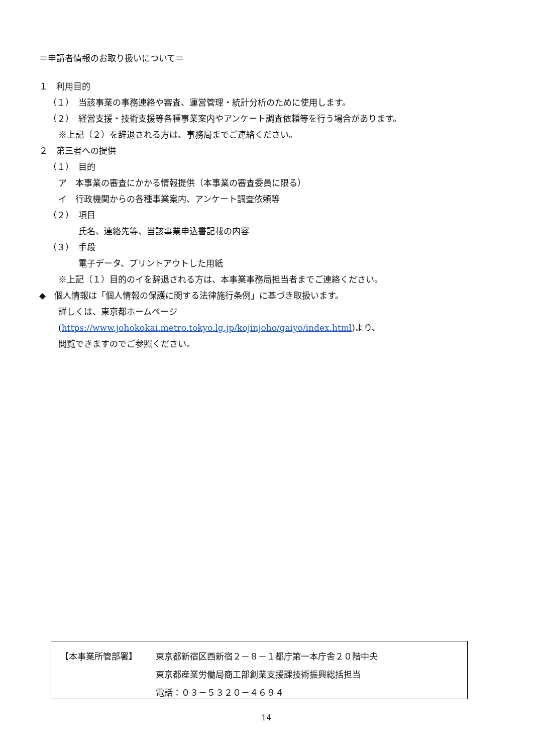＝申請者情報のお取り扱いについて＝
１　利用目的
（１）　当該事業の事務連絡や審査、運営管理・統計分析のために使用します。
（２）　経営支援・技術支援等各種事業案内やアンケート調査依頼等を行う場合があります。
※上記（２）を辞退される方は、事務局までご連絡ください。
２　第三者への提供
（１）　目的
ア　本事業の審査にかかる情報提供（本事業の審査委員に限る）
イ　行政機関からの各種事業案内、アンケート調査依頼等
（２）　項目
氏名、連絡先等、当該事業申込書記載の内容
（３）　手段
電子データ、プリントアウトした用紙
※上記（１）目的のイを辞退される方は、本事業事務局担当者までご連絡ください。
◆　個人情報は「個人情報の保護に関する法律施行条例」に基づき取扱います。
詳しくは、東京都ホームページ
(https://www.johokokai.metro.tokyo.lg.jp/kojinjoho/gaiyo/index.html)より、
閲覧できますのでご参照ください。
【本事業所管部署】 東京都新宿区西新宿２－８－１都庁第一本庁舎２０階中央
東京都産業労働局商工部創業支援課技術振興総括担当
電話：０３－５３２０－４６９４
14